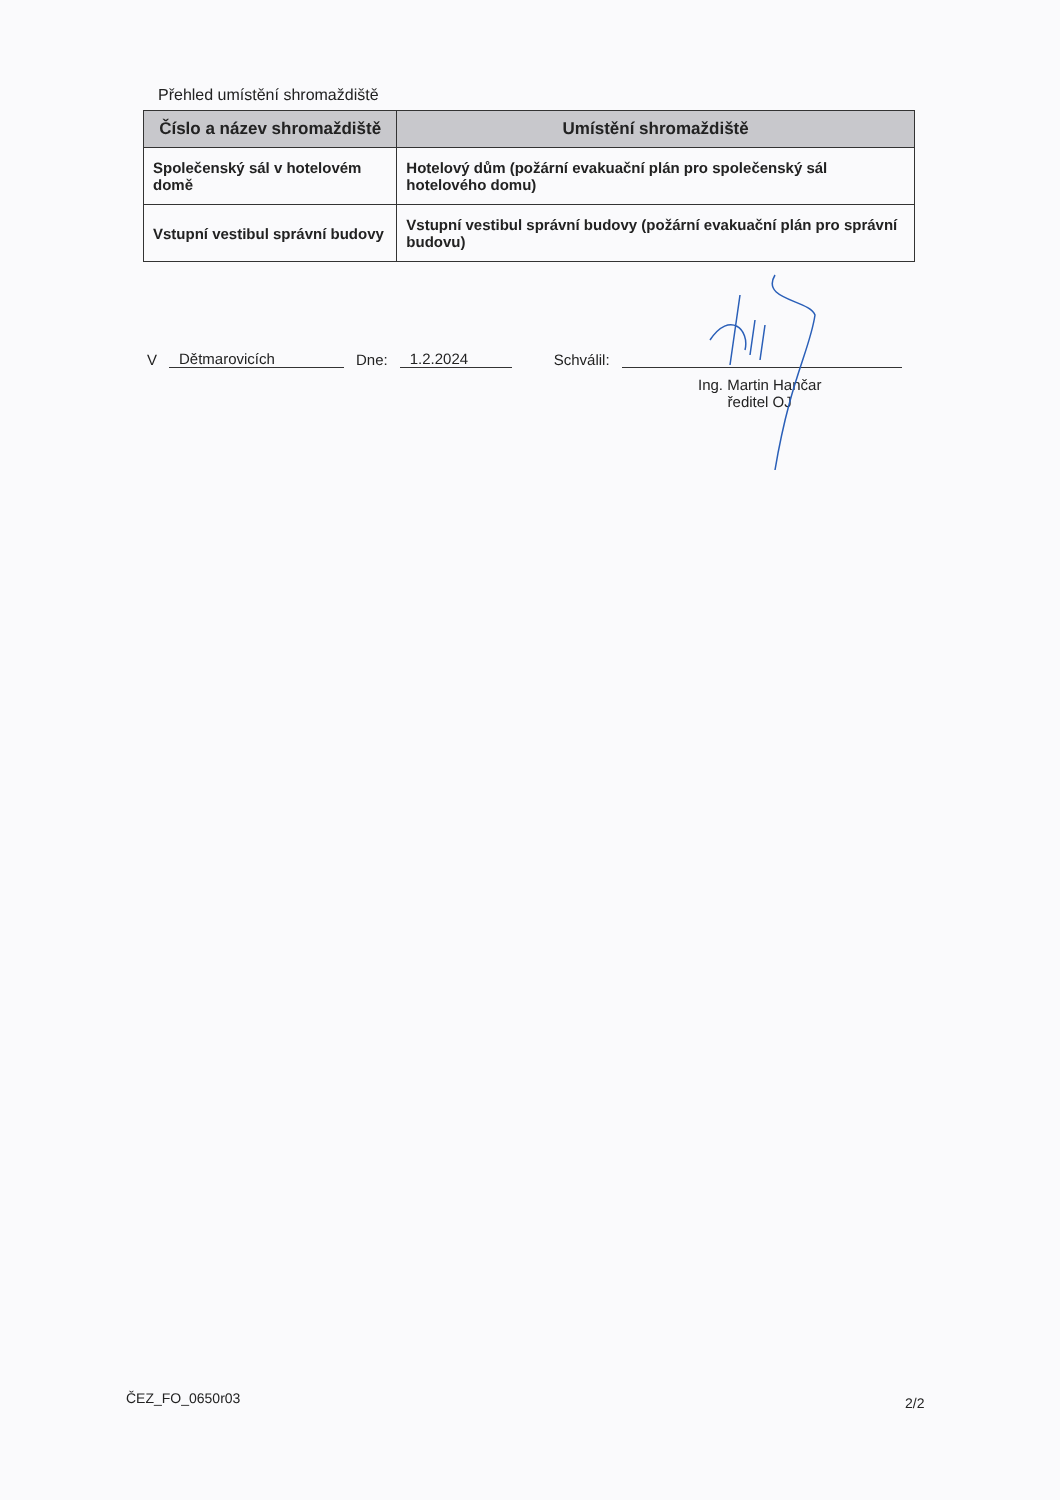Přehled umístění shromaždiště
| Číslo a název shromaždiště | Umístění shromaždiště |
| --- | --- |
| Společenský sál v hotelovém domě | Hotelový dům (požární evakuační plán pro společenský sál hotelového domu) |
| Vstupní vestibul správní budovy | Vstupní vestibul správní budovy (požární evakuační plán pro správní budovu) |
V Dětmarovicích Dne: 1.2.2024 Schválil:
Ing. Martin Hančar
ředitel OJ
ČEZ_FO_0650r03 2/2